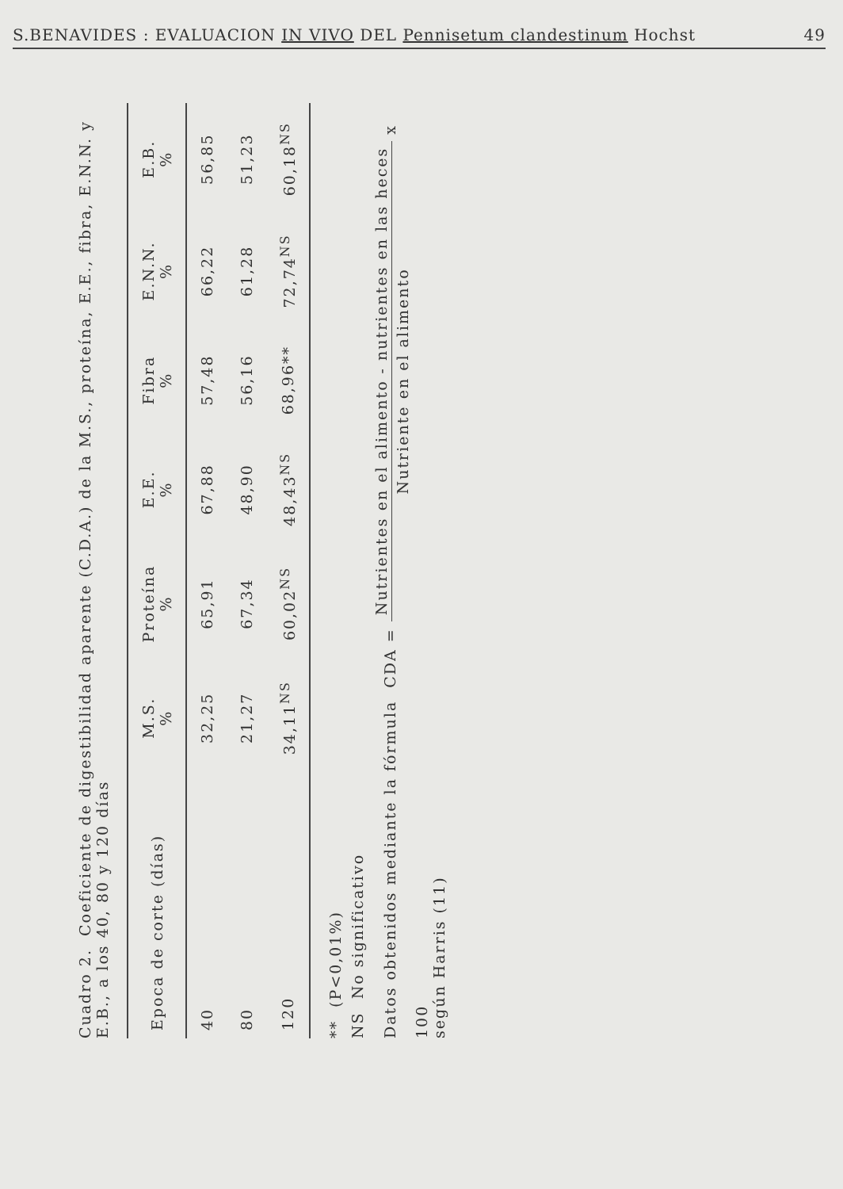S.BENAVIDES : EVALUACION IN VIVO DEL Pennisetum clandestinum Hochst 49
Cuadro 2. Coeficiente de digestibilidad aparente (C.D.A.) de la M.S., proteína, E.E., fibra, E.N.N. y E.B., a los 40, 80 y 120 días
| Epoca de corte (días) | M.S. % | Proteína % | E.E. % | Fibra % | E.N.N. % | E.B. % |
| --- | --- | --- | --- | --- | --- | --- |
| 40 | 32,25 | 65,91 | 67,88 | 57,48 | 66,22 | 56,85 |
| 80 | 21,27 | 67,34 | 48,90 | 56,16 | 61,28 | 51,23 |
| 120 | 34,11<sup>NS</sup> | 60,02<sup>NS</sup> | 48,43<sup>NS</sup> | 68,96** | 72,74<sup>NS</sup> | 60,18<sup>NS</sup> |
** (P<0,01%)
NS No significativo
Datos obtenidos mediante la fórmula CDA = Nutrientes en el alimento - nutrientes en las heces Nutriente en el alimento x 100
según Harris (11)